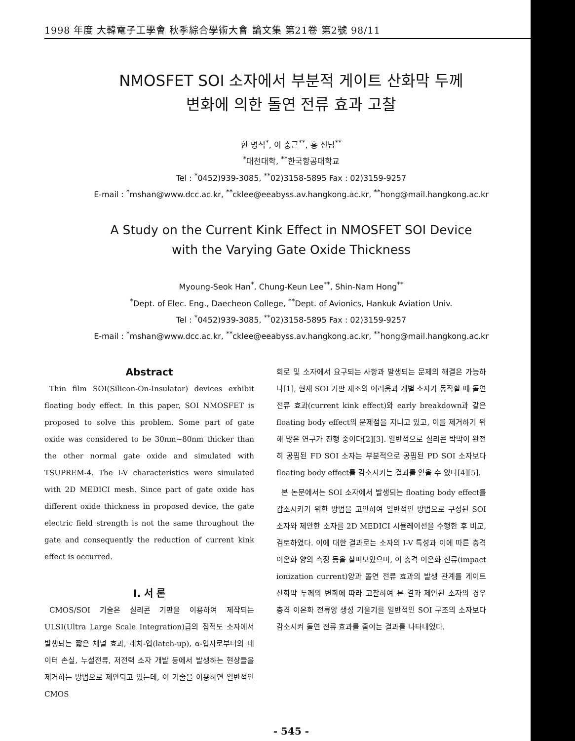1998 年度 大韓電子工學會 秋季綜合學術大會 論文集 第21卷 第2號 98/11
NMOSFET SOI 소자에서 부분적 게이트 산화막 두께
변화에 의한 돌연 전류 효과 고찰
한 명석<sup>*</sup>, 이 충근<sup>**</sup>, 홍 신남<sup>**</sup>
<sup>*</sup> 대천대학, <sup>**</sup>한국항공대학교
Tel : <sup>*</sup>0452)939-3085, <sup>**</sup>02)3158-5895 Fax : 02)3159-9257
E-mail : <sup>*</sup>mshan@www.dcc.ac.kr, <sup>**</sup>cklee@eeabyss.av.hangkong.ac.kr, <sup>**</sup>hong@mail.hangkong.ac.kr
A Study on the Current Kink Effect in NMOSFET SOI Device
with the Varying Gate Oxide Thickness
Myoung-Seok Han<sup>*</sup>, Chung-Keun Lee<sup>**</sup>, Shin-Nam Hong<sup>**</sup>
<sup>*</sup> Dept. of Elec. Eng., Daecheon College, <sup>**</sup>Dept. of Avionics, Hankuk Aviation Univ.
Tel : <sup>*</sup>0452)939-3085, <sup>**</sup>02)3158-5895 Fax : 02)3159-9257
E-mail : <sup>*</sup>mshan@www.dcc.ac.kr, <sup>**</sup>cklee@eeabyss.av.hangkong.ac.kr, <sup>**</sup>hong@mail.hangkong.ac.kr
Abstract
Thin film SOI(Silicon-On-Insulator) devices exhibit floating body effect. In this paper, SOI NMOSFET is proposed to solve this problem. Some part of gate oxide was considered to be 30nm~80nm thicker than the other normal gate oxide and simulated with TSUPREM-4. The I-V characteristics were simulated with 2D MEDICI mesh. Since part of gate oxide has different oxide thickness in proposed device, the gate electric field strength is not the same throughout the gate and consequently the reduction of current kink effect is occurred.
Ⅰ. 서 론
CMOS/SOI 기술은 실리콘 기판을 이용하여 제작되는 ULSI(Ultra Large Scale Integration)급의 집적도 소자에서 발생되는 짧은 채널 효과, 래치-업(latch-up), α-입자로부터의 데이터 손실, 누설전류, 저전력 소자 개발 등에서 발생하는 현상들을 제거하는 방법으로 제안되고 있는데, 이 기술을 이용하면 일반적인 CMOS
회로 및 소자에서 요구되는 사항과 발생되는 문제의 해결은 가능하나[1], 현재 SOI 기판 제조의 어려움과 개별 소자가 동작할 때 돌연 전류 효과(current kink effect)와 early breakdown과 같은 floating body effect의 문제점을 지니고 있고, 이를 제거하기 위해 많은 연구가 진행 중이다[2][3]. 일반적으로 실리콘 박막이 완전히 공핍된 FD SOI 소자는 부분적으로 공핍된 PD SOI 소자보다 floating body effect를 감소시키는 결과를 얻을 수 있다[4][5].
본 논문에서는 SOI 소자에서 발생되는 floating body effect를 감소시키기 위한 방법을 고안하여 일반적인 방법으로 구성된 SOI 소자와 제안한 소자를 2D MEDICI 시뮬레이션을 수행한 후 비교, 검토하였다. 이에 대한 결과로는 소자의 I-V 특성과 이에 따른 충격 이온화 양의 측정 등을 살펴보았으며, 이 충격 이온화 전류(impact ionization current)양과 돌연 전류 효과의 발생 관계를 게이트 산화막 두께의 변화에 따라 고찰하여 본 결과 제안된 소자의 경우 충격 이온화 전류양 생성 기울기를 일반적인 SOI 구조의 소자보다 감소시켜 돌연 전류 효과를 줄이는 결과를 나타내었다.
- 545 -